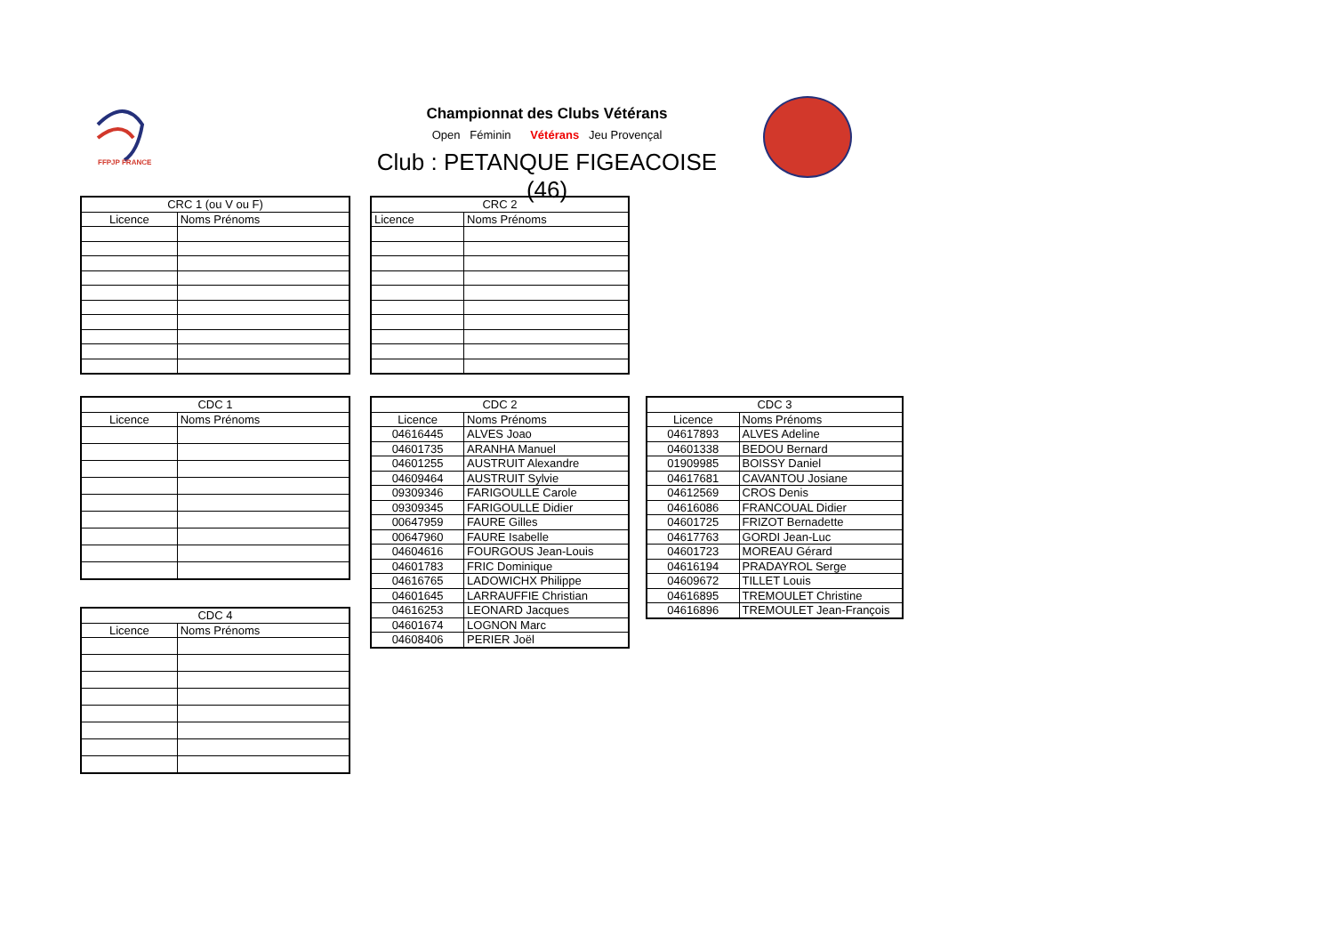FFPJP FRANCE
Championnat des Clubs Vétérans
Open Féminin Vétérans Jeu Provençal
Club : PETANQUE FIGEACOISE (46)
| CRC 1 (ou V ou F) | |
| --- | --- |
| Licence | Noms Prénoms |
| CRC 2 | |
| --- | --- |
| Licence | Noms Prénoms |
| CDC 1 | |
| --- | --- |
| Licence | Noms Prénoms |
| CDC 2 | |
| --- | --- |
| Licence | Noms Prénoms |
| 04616445 | ALVES Joao |
| 04601735 | ARANHA Manuel |
| 04601255 | AUSTRUIT Alexandre |
| 04609464 | AUSTRUIT Sylvie |
| 09309346 | FARIGOULLE Carole |
| 09309345 | FARIGOULLE Didier |
| 00647959 | FAURE Gilles |
| 00647960 | FAURE Isabelle |
| 04604616 | FOURGOUS Jean-Louis |
| 04601783 | FRIC Dominique |
| 04616765 | LADOWICHX Philippe |
| 04601645 | LARRAUFFIE Christian |
| 04616253 | LEONARD Jacques |
| 04601674 | LOGNON Marc |
| 04608406 | PERIER Joël |
| CDC 3 | |
| --- | --- |
| Licence | Noms Prénoms |
| 04617893 | ALVES Adeline |
| 04601338 | BEDOU Bernard |
| 01909985 | BOISSY Daniel |
| 04617681 | CAVANTOU Josiane |
| 04612569 | CROS Denis |
| 04616086 | FRANCOUAL Didier |
| 04601725 | FRIZOT Bernadette |
| 04617763 | GORDI Jean-Luc |
| 04601723 | MOREAU Gérard |
| 04616194 | PRADAYROL Serge |
| 04609672 | TILLET Louis |
| 04616895 | TREMOULET Christine |
| 04616896 | TREMOULET Jean-François |
| CDC 4 | |
| --- | --- |
| Licence | Noms Prénoms |